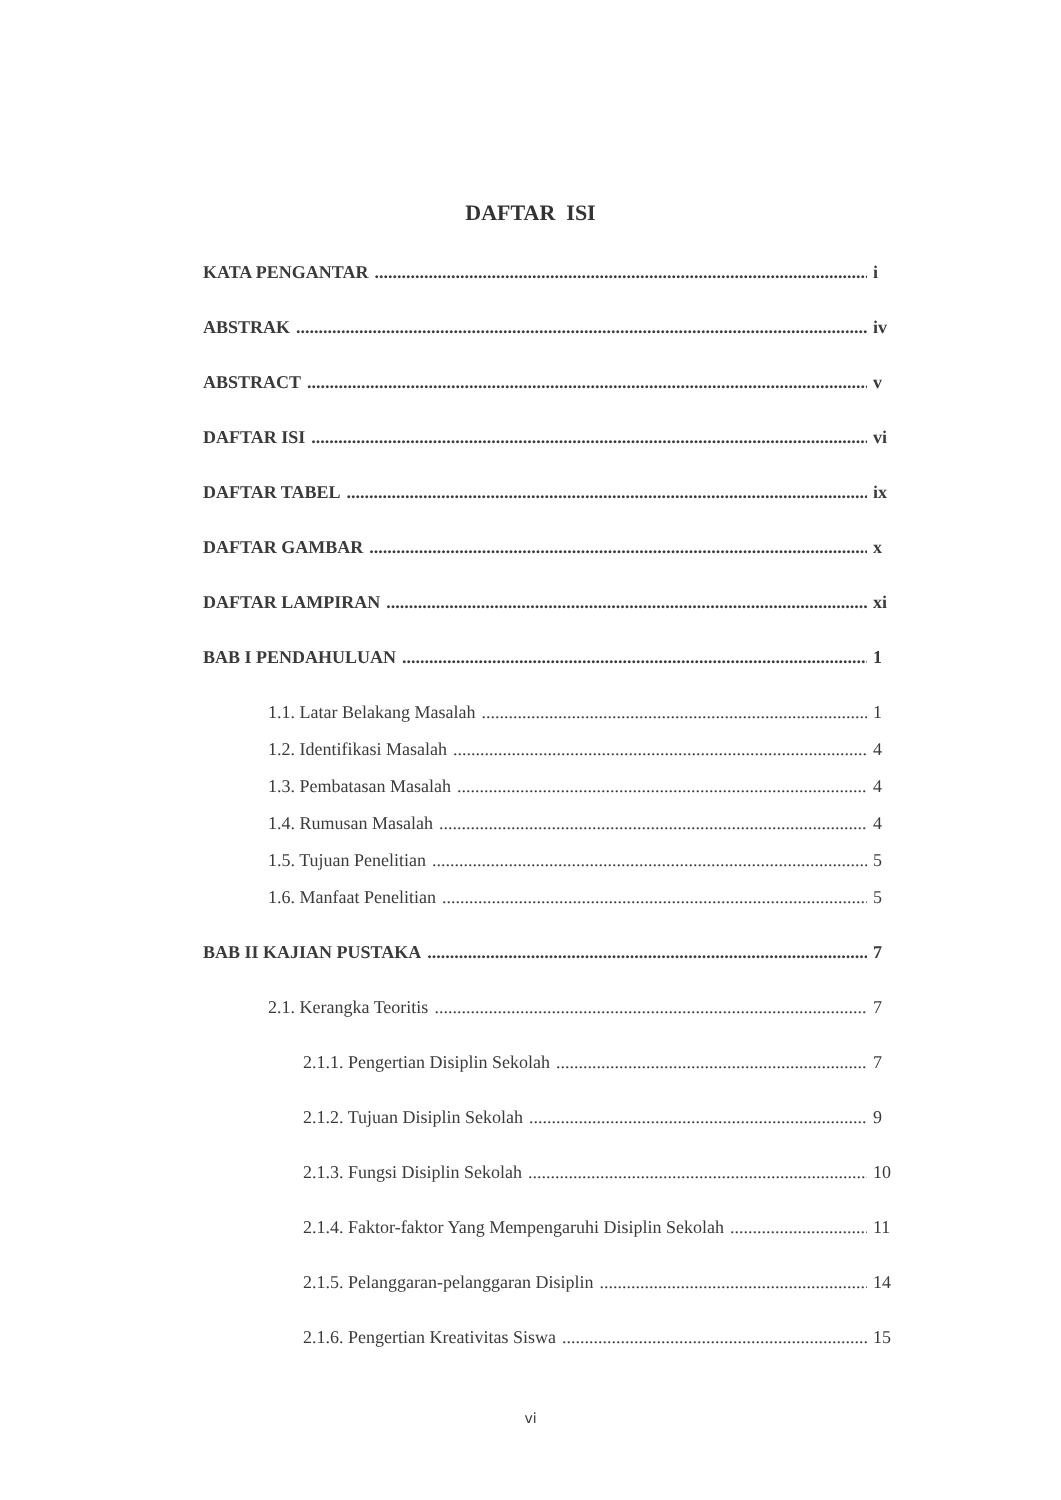DAFTAR ISI
KATA PENGANTAR i
ABSTRAK iv
ABSTRACT v
DAFTAR ISI vi
DAFTAR TABEL ix
DAFTAR GAMBAR x
DAFTAR LAMPIRAN xi
BAB I PENDAHULUAN 1
1.1. Latar Belakang Masalah 1
1.2. Identifikasi Masalah 4
1.3. Pembatasan Masalah 4
1.4. Rumusan Masalah 4
1.5. Tujuan Penelitian 5
1.6. Manfaat Penelitian 5
BAB II KAJIAN PUSTAKA 7
2.1. Kerangka Teoritis 7
2.1.1. Pengertian Disiplin Sekolah 7
2.1.2. Tujuan Disiplin Sekolah 9
2.1.3. Fungsi Disiplin Sekolah 10
2.1.4. Faktor-faktor Yang Mempengaruhi Disiplin Sekolah 11
2.1.5. Pelanggaran-pelanggaran Disiplin 14
2.1.6. Pengertian Kreativitas Siswa 15
vi